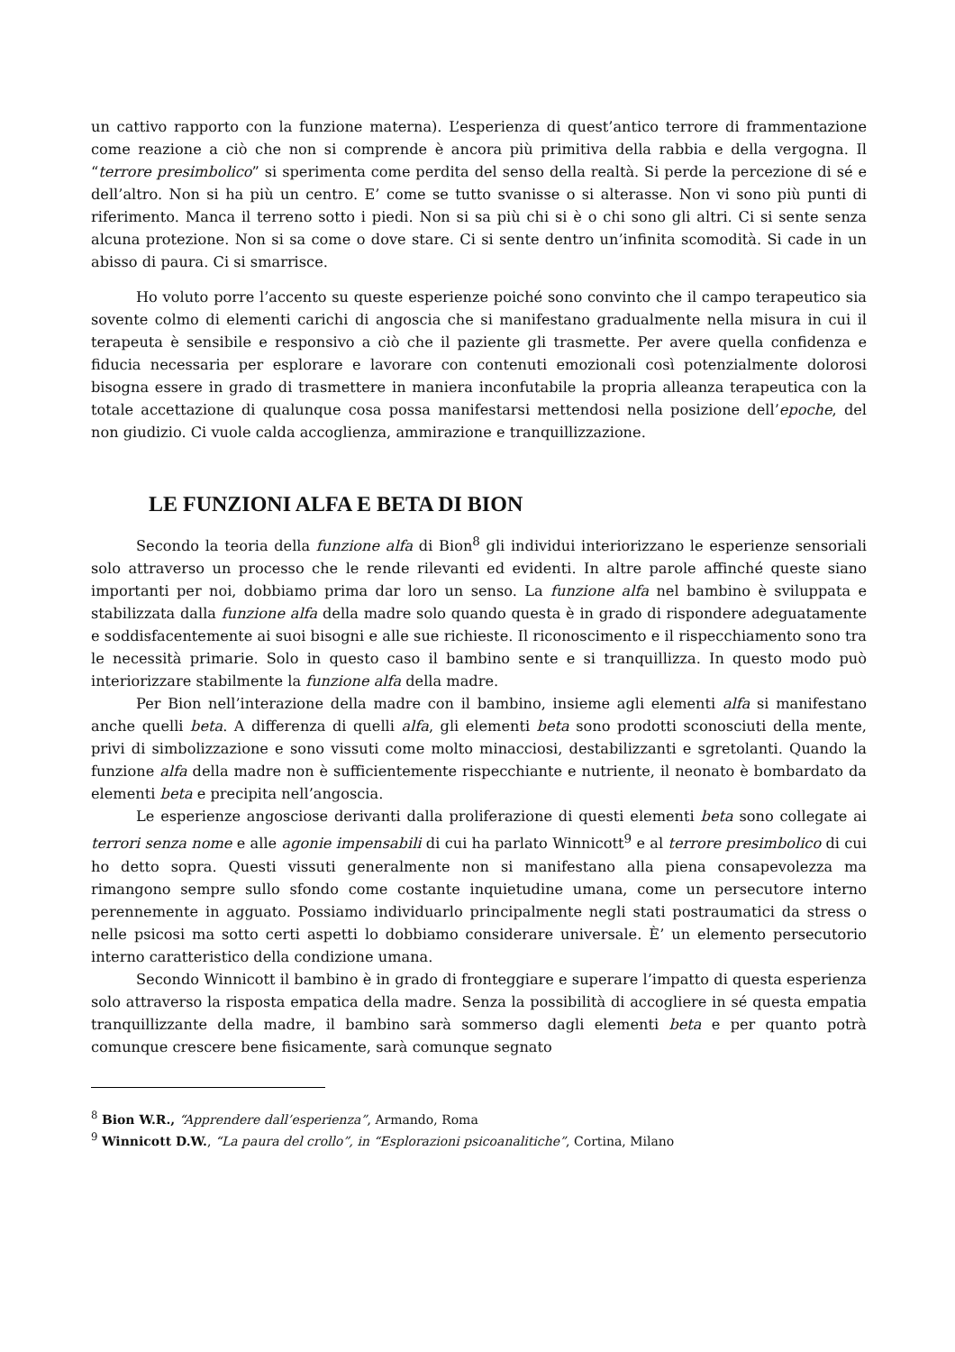un cattivo rapporto con la funzione materna). L’esperienza di quest’antico terrore di frammentazione come reazione a ciò che non si comprende è ancora più primitiva della rabbia e della vergogna. Il “terrore presimbolico” si sperimenta come perdita del senso della realtà. Si perde la percezione di sé e dell’altro. Non si ha più un centro. E’ come se tutto svanisse o si alterasse. Non vi sono più punti di riferimento. Manca il terreno sotto i piedi. Non si sa più chi si è o chi sono gli altri. Ci si sente senza alcuna protezione. Non si sa come o dove stare. Ci si sente dentro un’infinita scomodità. Si cade in un abisso di paura. Ci si smarrisce.
Ho voluto porre l’accento su queste esperienze poiché sono convinto che il campo terapeutico sia sovente colmo di elementi carichi di angoscia che si manifestano gradualmente nella misura in cui il terapeuta è sensibile e responsivo a ciò che il paziente gli trasmette. Per avere quella confidenza e fiducia necessaria per esplorare e lavorare con contenuti emozionali così potenzialmente dolorosi bisogna essere in grado di trasmettere in maniera inconfutabile la propria alleanza terapeutica con la totale accettazione di qualunque cosa possa manifestarsi mettendosi nella posizione dell’epoche, del non giudizio. Ci vuole calda accoglienza, ammirazione e tranquillizzazione.
LE FUNZIONI ALFA E BETA DI BION
Secondo la teoria della funzione alfa di Bion<sup>8</sup> gli individui interiorizzano le esperienze sensoriali solo attraverso un processo che le rende rilevanti ed evidenti. In altre parole affinché queste siano importanti per noi, dobbiamo prima dar loro un senso. La funzione alfa nel bambino è sviluppata e stabilizzata dalla funzione alfa della madre solo quando questa è in grado di rispondere adeguatamente e soddisfacentemente ai suoi bisogni e alle sue richieste. Il riconoscimento e il rispecchiamento sono tra le necessità primarie. Solo in questo caso il bambino sente e si tranquillizza. In questo modo può interiorizzare stabilmente la funzione alfa della madre.
Per Bion nell’interazione della madre con il bambino, insieme agli elementi alfa si manifestano anche quelli beta. A differenza di quelli alfa, gli elementi beta sono prodotti sconosciuti della mente, privi di simbolizzazione e sono vissuti come molto minacciosi, destabilizzanti e sgretolanti. Quando la funzione alfa della madre non è sufficientemente rispecchiante e nutriente, il neonato è bombardato da elementi beta e precipita nell’angoscia.
Le esperienze angosciose derivanti dalla proliferazione di questi elementi beta sono collegate ai terrori senza nome e alle agonie impensabili di cui ha parlato Winnicott<sup>9</sup> e al terrore presimbolico di cui ho detto sopra. Questi vissuti generalmente non si manifestano alla piena consapevolezza ma rimangono sempre sullo sfondo come costante inquietudine umana, come un persecutore interno perennemente in agguato. Possiamo individuarlo principalmente negli stati postraumatici da stress o nelle psicosi ma sotto certi aspetti lo dobbiamo considerare universale. È’ un elemento persecutorio interno caratteristico della condizione umana.
Secondo Winnicott il bambino è in grado di fronteggiare e superare l’impatto di questa esperienza solo attraverso la risposta empatica della madre. Senza la possibilità di accogliere in sé questa empatia tranquillizzante della madre, il bambino sarà sommerso dagli elementi beta e per quanto potrà comunque crescere bene fisicamente, sarà comunque segnato
<sup>8</sup> Bion W.R., “Apprendere dall’esperienza”, Armando, Roma
<sup>9</sup> Winnicott D.W., “La paura del crollo”, in “Esplorazioni psicoanalitiche”, Cortina, Milano